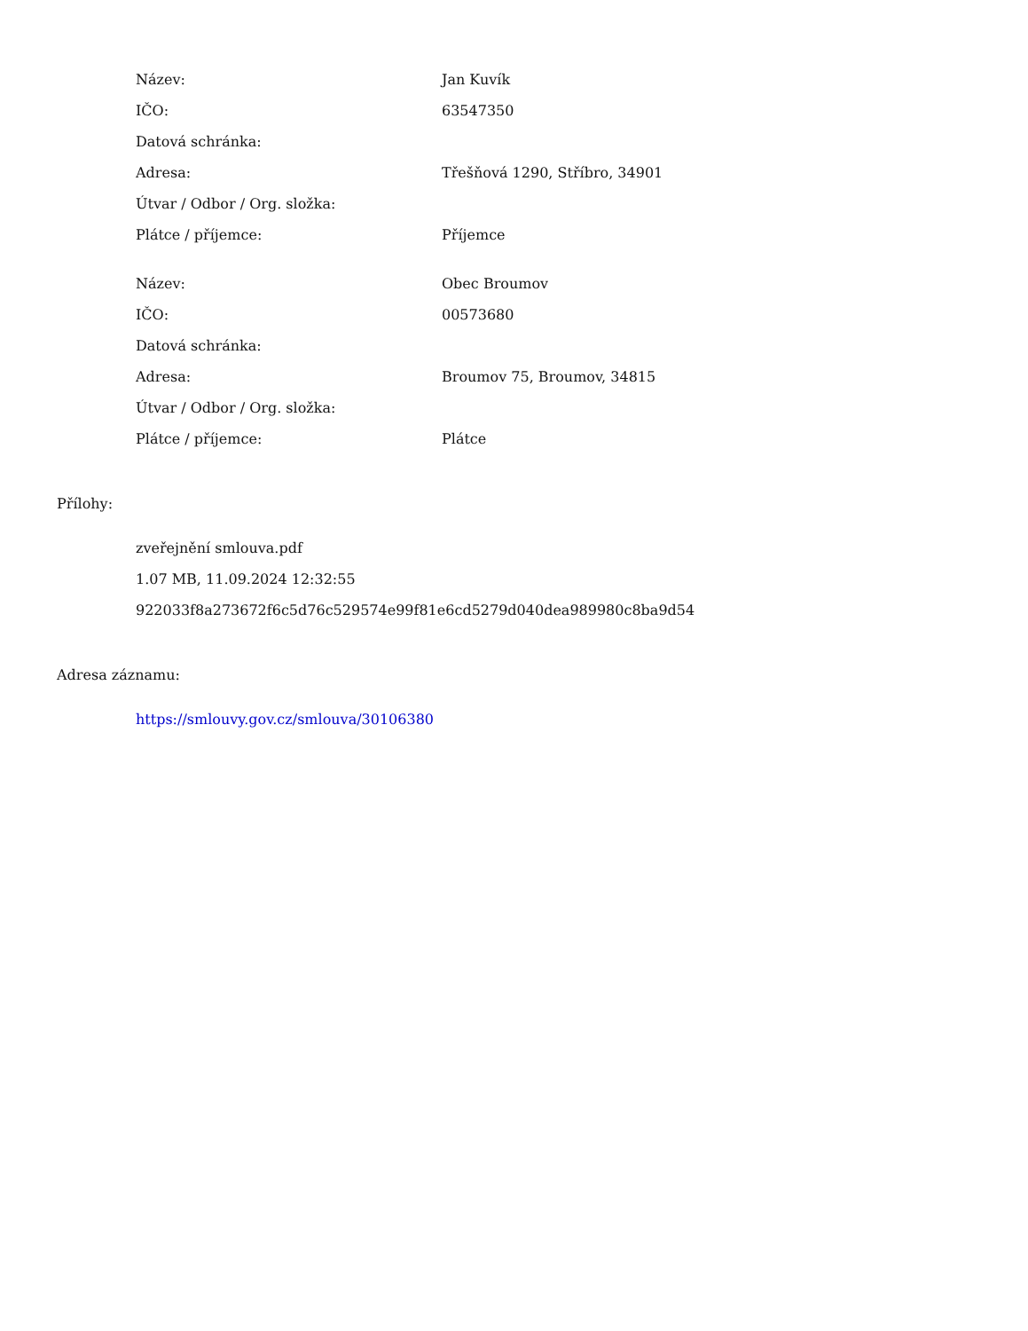| Název: | Jan Kuvík |
| IČO: | 63547350 |
| Datová schránka: | |
| Adresa: | Třešňová 1290, Stříbro, 34901 |
| Útvar / Odbor / Org. složka: | |
| Plátce / příjemce: | Příjemce |
| Název: | Obec Broumov |
| IČO: | 00573680 |
| Datová schránka: | |
| Adresa: | Broumov 75, Broumov, 34815 |
| Útvar / Odbor / Org. složka: | |
| Plátce / příjemce: | Plátce |
Přílohy:
zveřejnění smlouva.pdf
1.07 MB, 11.09.2024 12:32:55
922033f8a273672f6c5d76c529574e99f81e6cd5279d040dea989980c8ba9d54
Adresa záznamu:
https://smlouvy.gov.cz/smlouva/30106380